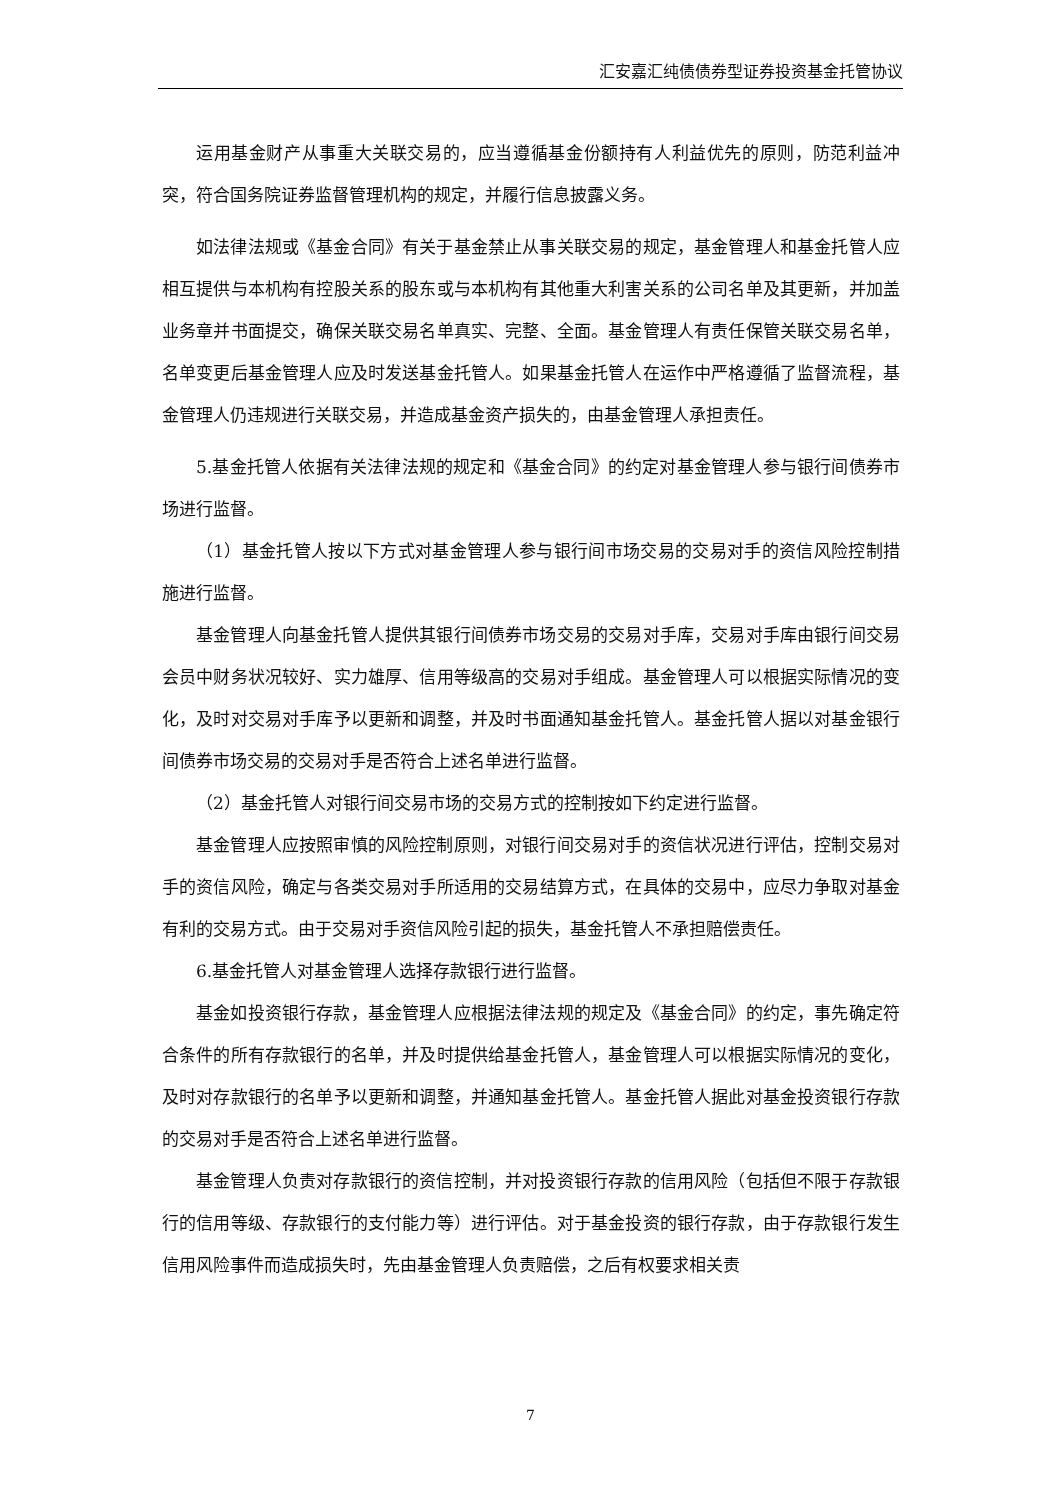汇安嘉汇纯债债券型证券投资基金托管协议
运用基金财产从事重大关联交易的，应当遵循基金份额持有人利益优先的原则，防范利益冲突，符合国务院证券监督管理机构的规定，并履行信息披露义务。
如法律法规或《基金合同》有关于基金禁止从事关联交易的规定，基金管理人和基金托管人应相互提供与本机构有控股关系的股东或与本机构有其他重大利害关系的公司名单及其更新，并加盖业务章并书面提交，确保关联交易名单真实、完整、全面。基金管理人有责任保管关联交易名单，名单变更后基金管理人应及时发送基金托管人。如果基金托管人在运作中严格遵循了监督流程，基金管理人仍违规进行关联交易，并造成基金资产损失的，由基金管理人承担责任。
5.基金托管人依据有关法律法规的规定和《基金合同》的约定对基金管理人参与银行间债券市场进行监督。
（1）基金托管人按以下方式对基金管理人参与银行间市场交易的交易对手的资信风险控制措施进行监督。
基金管理人向基金托管人提供其银行间债券市场交易的交易对手库，交易对手库由银行间交易会员中财务状况较好、实力雄厚、信用等级高的交易对手组成。基金管理人可以根据实际情况的变化，及时对交易对手库予以更新和调整，并及时书面通知基金托管人。基金托管人据以对基金银行间债券市场交易的交易对手是否符合上述名单进行监督。
（2）基金托管人对银行间交易市场的交易方式的控制按如下约定进行监督。
基金管理人应按照审慎的风险控制原则，对银行间交易对手的资信状况进行评估，控制交易对手的资信风险，确定与各类交易对手所适用的交易结算方式，在具体的交易中，应尽力争取对基金有利的交易方式。由于交易对手资信风险引起的损失，基金托管人不承担赔偿责任。
6.基金托管人对基金管理人选择存款银行进行监督。
基金如投资银行存款，基金管理人应根据法律法规的规定及《基金合同》的约定，事先确定符合条件的所有存款银行的名单，并及时提供给基金托管人，基金管理人可以根据实际情况的变化，及时对存款银行的名单予以更新和调整，并通知基金托管人。基金托管人据此对基金投资银行存款的交易对手是否符合上述名单进行监督。
基金管理人负责对存款银行的资信控制，并对投资银行存款的信用风险（包括但不限于存款银行的信用等级、存款银行的支付能力等）进行评估。对于基金投资的银行存款，由于存款银行发生信用风险事件而造成损失时，先由基金管理人负责赔偿，之后有权要求相关责
7